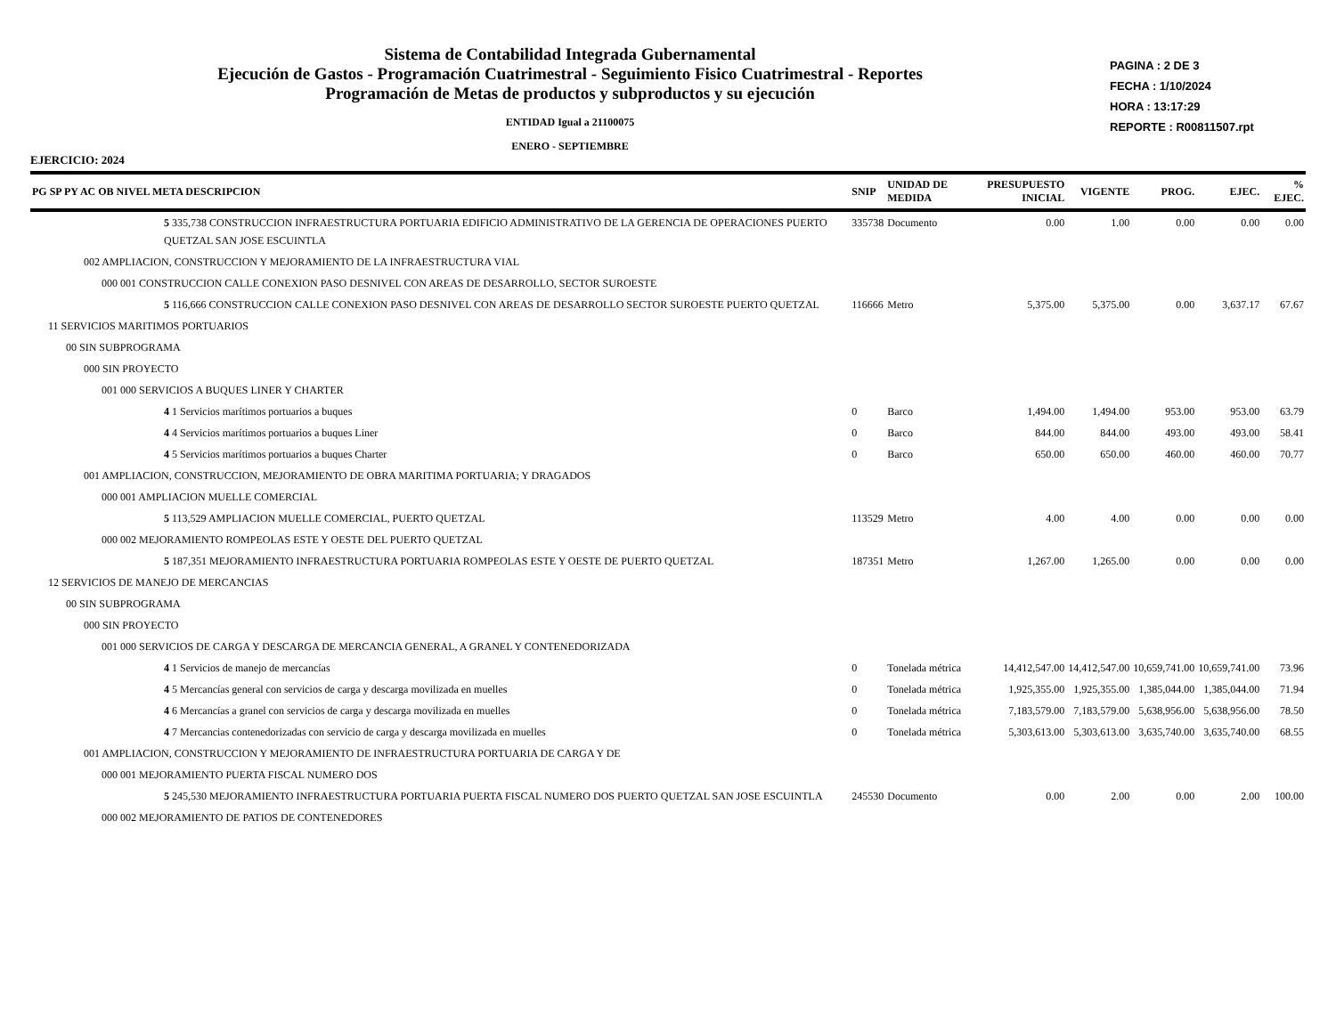Sistema de Contabilidad Integrada Gubernamental
Ejecución de Gastos - Programación Cuatrimestral - Seguimiento Fisico Cuatrimestral - Reportes
Programación de Metas de productos y subproductos y su ejecución
ENTIDAD Igual a 21100075
ENERO - SEPTIEMBRE
PAGINA : 2 DE 3
FECHA : 1/10/2024
HORA : 13:17:29
REPORTE : R00811507.rpt
EJERCICIO: 2024
| PG SP PY AC OB NIVEL META DESCRIPCION | SNIP | UNIDAD DE MEDIDA | PRESUPUESTO INICIAL | VIGENTE | PROG. | EJEC. | % EJEC. |
| --- | --- | --- | --- | --- | --- | --- | --- |
| 5 335,738 CONSTRUCCION INFRAESTRUCTURA PORTUARIA EDIFICIO ADMINISTRATIVO DE LA GERENCIA DE OPERACIONES PUERTO QUETZAL SAN JOSE ESCUINTLA | 335738 | Documento | 0.00 | 1.00 | 0.00 | 0.00 | 0.00 |
| 002 AMPLIACION, CONSTRUCCION Y MEJORAMIENTO DE LA INFRAESTRUCTURA VIAL | | | | | | | |
| 000 001 CONSTRUCCION CALLE CONEXION PASO DESNIVEL CON AREAS DE DESARROLLO, SECTOR SUROESTE | | | | | | | |
| 5 116,666 CONSTRUCCION CALLE CONEXION PASO DESNIVEL CON AREAS DE DESARROLLO SECTOR SUROESTE PUERTO QUETZAL | 116666 | Metro | 5,375.00 | 5,375.00 | 0.00 | 3,637.17 | 67.67 |
| 11 SERVICIOS MARITIMOS PORTUARIOS | | | | | | | |
| 00 SIN SUBPROGRAMA | | | | | | | |
| 000 SIN PROYECTO | | | | | | | |
| 001 000 SERVICIOS A BUQUES LINER Y CHARTER | | | | | | | |
| 4 1 Servicios marítimos portuarios a buques | 0 | Barco | 1,494.00 | 1,494.00 | 953.00 | 953.00 | 63.79 |
| 4 4 Servicios marítimos portuarios a buques Liner | 0 | Barco | 844.00 | 844.00 | 493.00 | 493.00 | 58.41 |
| 4 5 Servicios marítimos portuarios a buques Charter | 0 | Barco | 650.00 | 650.00 | 460.00 | 460.00 | 70.77 |
| 001 AMPLIACION, CONSTRUCCION, MEJORAMIENTO DE OBRA MARITIMA PORTUARIA; Y DRAGADOS | | | | | | | |
| 000 001 AMPLIACION MUELLE COMERCIAL | | | | | | | |
| 5 113,529 AMPLIACION MUELLE COMERCIAL, PUERTO QUETZAL | 113529 | Metro | 4.00 | 4.00 | 0.00 | 0.00 | 0.00 |
| 000 002 MEJORAMIENTO ROMPEOLAS ESTE Y OESTE DEL PUERTO QUETZAL | | | | | | | |
| 5 187,351 MEJORAMIENTO INFRAESTRUCTURA PORTUARIA ROMPEOLAS ESTE Y OESTE DE PUERTO QUETZAL | 187351 | Metro | 1,267.00 | 1,265.00 | 0.00 | 0.00 | 0.00 |
| 12 SERVICIOS DE MANEJO DE MERCANCIAS | | | | | | | |
| 00 SIN SUBPROGRAMA | | | | | | | |
| 000 SIN PROYECTO | | | | | | | |
| 001 000 SERVICIOS DE CARGA Y DESCARGA DE MERCANCIA GENERAL, A GRANEL Y CONTENEDORIZADA | | | | | | | |
| 4 1 Servicios de manejo de mercancías | 0 | Tonelada métrica | 14,412,547.00 | 14,412,547.00 | 10,659,741.00 | 10,659,741.00 | 73.96 |
| 4 5 Mercancías general con servicios de carga y descarga movilizada en muelles | 0 | Tonelada métrica | 1,925,355.00 | 1,925,355.00 | 1,385,044.00 | 1,385,044.00 | 71.94 |
| 4 6 Mercancías a granel con servicios de carga y descarga movilizada en muelles | 0 | Tonelada métrica | 7,183,579.00 | 7,183,579.00 | 5,638,956.00 | 5,638,956.00 | 78.50 |
| 4 7 Mercancias contenedorizadas con servicio de carga y descarga movilizada en muelles | 0 | Tonelada métrica | 5,303,613.00 | 5,303,613.00 | 3,635,740.00 | 3,635,740.00 | 68.55 |
| 001 AMPLIACION, CONSTRUCCION Y MEJORAMIENTO DE INFRAESTRUCTURA PORTUARIA DE CARGA Y DE | | | | | | | |
| 000 001 MEJORAMIENTO PUERTA FISCAL NUMERO DOS | | | | | | | |
| 5 245,530 MEJORAMIENTO INFRAESTRUCTURA PORTUARIA PUERTA FISCAL NUMERO DOS PUERTO QUETZAL SAN JOSE ESCUINTLA | 245530 | Documento | 0.00 | 2.00 | 0.00 | 2.00 | 100.00 |
| 000 002 MEJORAMIENTO DE PATIOS DE CONTENEDORES | | | | | | | |